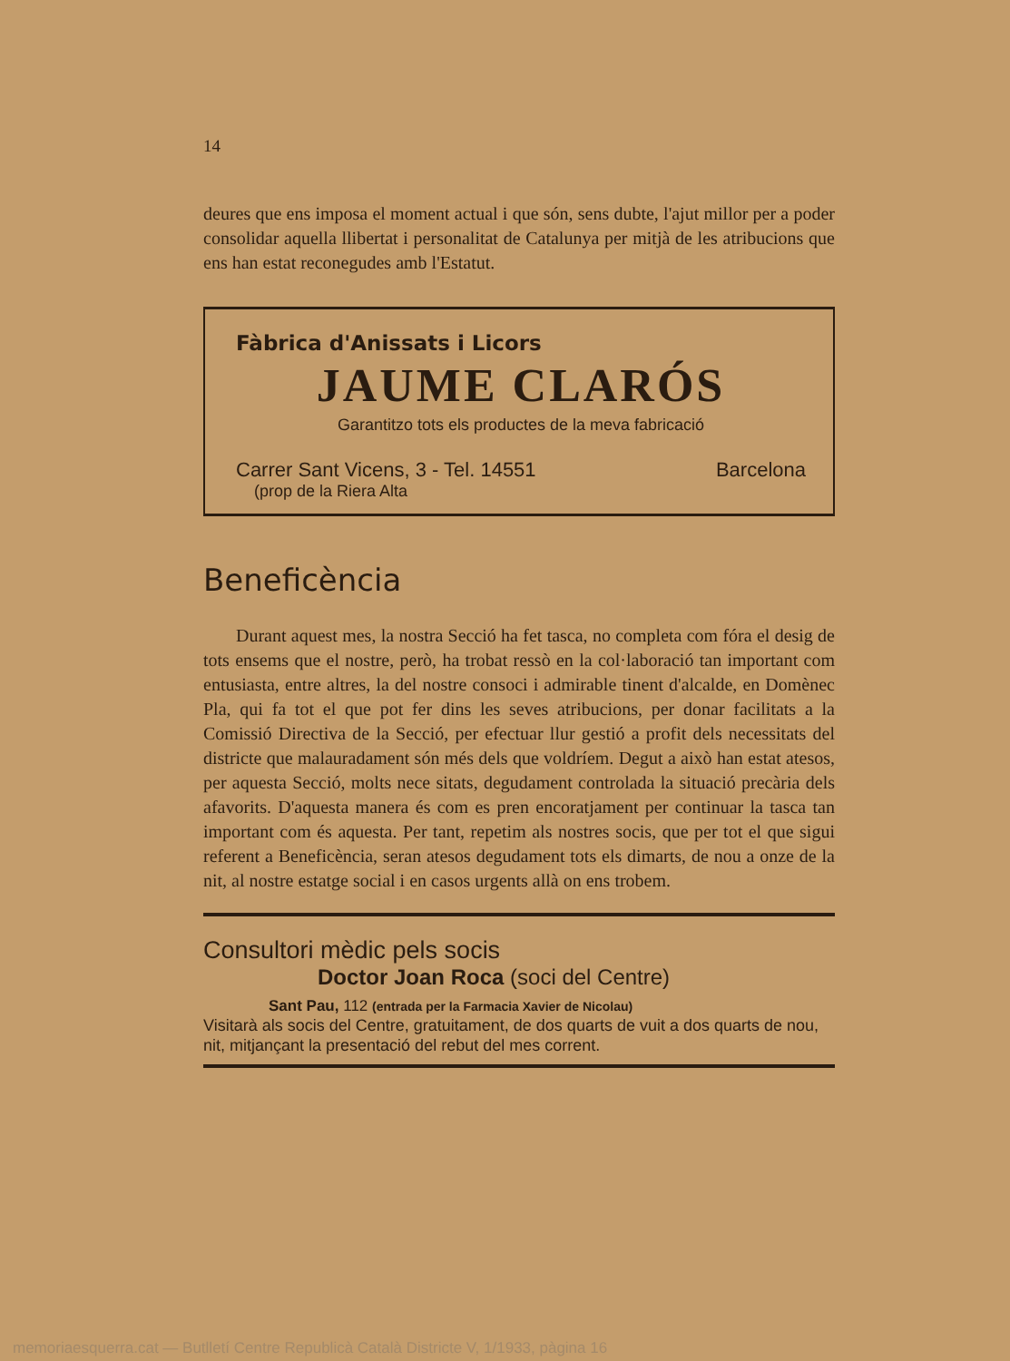14
deures que ens imposa el moment actual i que són, sens dubte, l'ajut millor per a poder consolidar aquella llibertat i personalitat de Catalunya per mitjà de les atribucions que ens han estat reconegudes amb l'Estatut.
Fàbrica d'Anissats i Licors
JAUME CLARÓS
Garantitzo tots els productes de la meva fabricació
Carrer Sant Vicens, 3 - Tel. 14551 Barcelona
(prop de la Riera Alta
Beneficència
Durant aquest mes, la nostra Secció ha fet tasca, no completa com fóra el desig de tots ensems que el nostre, però, ha trobat ressò en la col·laboració tan important com entusiasta, entre altres, la del nostre consoci i admirable tinent d'alcalde, en Domènec Pla, qui fa tot el que pot fer dins les seves atribucions, per donar facilitats a la Comissió Directiva de la Secció, per efectuar llur gestió a profit dels necessitats del districte que malauradament són més dels que voldríem. Degut a això han estat atesos, per aquesta Secció, molts nece sitats, degudament controlada la situació precària dels afavorits. D'aquesta manera és com es pren encoratjament per continuar la tasca tan important com és aquesta. Per tant, repetim als nostres socis, que per tot el que sigui referent a Beneficència, seran atesos degudament tots els dimarts, de nou a onze de la nit, al nostre estatge social i en casos urgents allà on ens trobem.
Consultori mèdic pels socis
Doctor Joan Roca (soci del Centre)
Sant Pau, 112 (entrada per la Farmacia Xavier de Nicolau)
Visitarà als socis del Centre, gratuitament, de dos quarts de vuit a dos quarts de nou, nit, mitjançant la presentació del rebut del mes corrent.
memoriaesquerra.cat — Butlletí Centre Republicà Català Districte V, 1/1933, pàgina 16